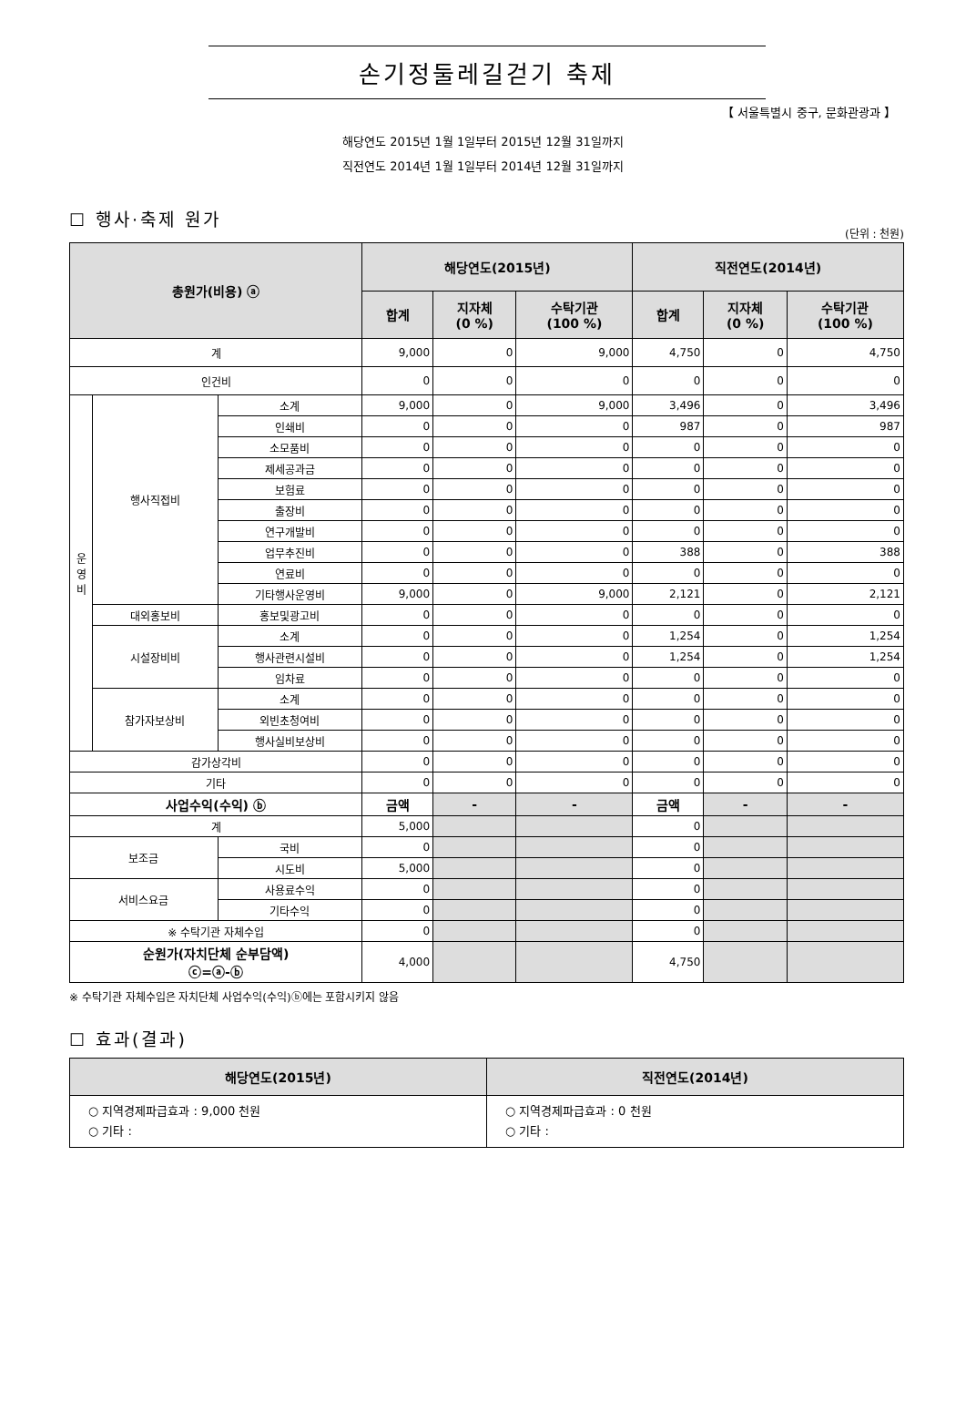손기정둘레길걷기 축제
【 서울특별시 중구, 문화관광과 】
해당연도 2015년 1월 1일부터 2015년 12월 31일까지
직전연도 2014년 1월 1일부터 2014년 12월 31일까지
☐ 행사·축제 원가
(단위 : 천원)
| 총원가(비용) ⓐ | | | 해당연도(2015년) | | | 직전연도(2014년) | | |
| --- | --- | --- | --- | --- | --- | --- | --- | --- |
| | | | 합계 | 지자체 (0 %) | 수탁기관 (100 %) | 합계 | 지자체 (0 %) | 수탁기관 (100 %) |
| 계 | | | 9,000 | 0 | 9,000 | 4,750 | 0 | 4,750 |
| 인건비 | | | 0 | 0 | 0 | 0 | 0 | 0 |
| 운 영 비 | 행사직접비 | 소계 | 9,000 | 0 | 9,000 | 3,496 | 0 | 3,496 |
| | | 인쇄비 | 0 | 0 | 0 | 987 | 0 | 987 |
| | | 소모품비 | 0 | 0 | 0 | 0 | 0 | 0 |
| | | 제세공과금 | 0 | 0 | 0 | 0 | 0 | 0 |
| | | 보험료 | 0 | 0 | 0 | 0 | 0 | 0 |
| | | 출장비 | 0 | 0 | 0 | 0 | 0 | 0 |
| | | 연구개발비 | 0 | 0 | 0 | 0 | 0 | 0 |
| | | 업무추진비 | 0 | 0 | 0 | 388 | 0 | 388 |
| | | 연료비 | 0 | 0 | 0 | 0 | 0 | 0 |
| | | 기타행사운영비 | 9,000 | 0 | 9,000 | 2,121 | 0 | 2,121 |
| | 대외홍보비 | 홍보및광고비 | 0 | 0 | 0 | 0 | 0 | 0 |
| | 시설장비비 | 소계 | 0 | 0 | 0 | 1,254 | 0 | 1,254 |
| | | 행사관련시설비 | 0 | 0 | 0 | 1,254 | 0 | 1,254 |
| | | 임차료 | 0 | 0 | 0 | 0 | 0 | 0 |
| | 참가자보상비 | 소계 | 0 | 0 | 0 | 0 | 0 | 0 |
| | | 외빈초청여비 | 0 | 0 | 0 | 0 | 0 | 0 |
| | | 행사실비보상비 | 0 | 0 | 0 | 0 | 0 | 0 |
| 감가상각비 | | | 0 | 0 | 0 | 0 | 0 | 0 |
| 기타 | | | 0 | 0 | 0 | 0 | 0 | 0 |
| 사업수익(수익) ⓑ | | | 금액 | - | - | 금액 | - | - |
| 계 | | | 5,000 | | | 0 | | |
| 보조금 | | 국비 | 0 | | | 0 | | |
| | | 시도비 | 5,000 | | | 0 | | |
| 서비스요금 | | 사용료수익 | 0 | | | 0 | | |
| | | 기타수익 | 0 | | | 0 | | |
| ※ 수탁기관 자체수입 | | | 0 | | | 0 | | |
| 순원가(자치단체 순부담액) ⓒ=ⓐ-ⓑ | | | 4,000 | | | 4,750 | | |
※ 수탁기관 자체수입은 자치단체 사업수익(수익)ⓑ에는 포함시키지 않음
☐ 효과(결과)
| 해당연도(2015년) | 직전연도(2014년) |
| --- | --- |
| ○ 지역경제파급효과 : 9,000 천원 ○ 기타 : | ○ 지역경제파급효과 : 0 천원 ○ 기타 : |